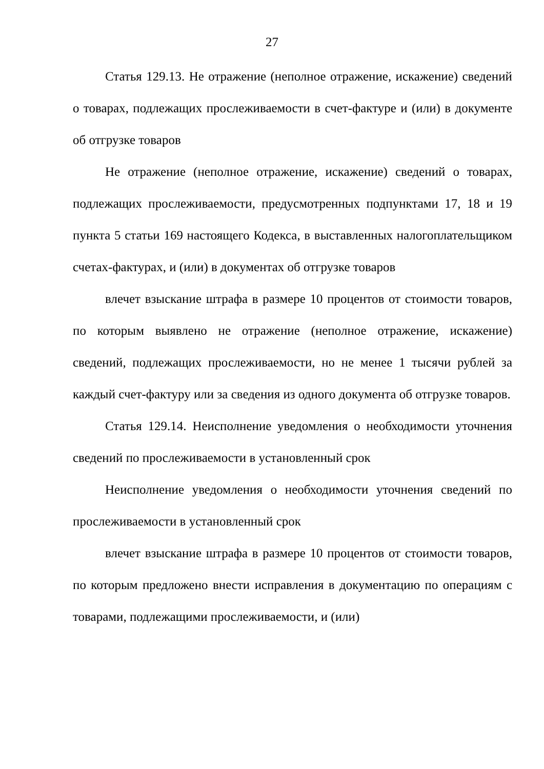27
Статья 129.13. Не отражение (неполное отражение, искажение) сведений о товарах, подлежащих прослеживаемости в счет-фактуре и (или) в документе об отгрузке товаров
Не отражение (неполное отражение, искажение) сведений о товарах, подлежащих прослеживаемости, предусмотренных подпунктами 17, 18 и 19 пункта 5 статьи 169 настоящего Кодекса, в выставленных налогоплательщиком счетах-фактурах, и (или) в документах об отгрузке товаров
влечет взыскание штрафа в размере 10 процентов от стоимости товаров, по которым выявлено не отражение (неполное отражение, искажение) сведений, подлежащих прослеживаемости, но не менее 1 тысячи рублей за каждый счет-фактуру или за сведения из одного документа об отгрузке товаров.
Статья 129.14. Неисполнение уведомления о необходимости уточнения сведений по прослеживаемости в установленный срок
Неисполнение уведомления о необходимости уточнения сведений по прослеживаемости в установленный срок
влечет взыскание штрафа в размере 10 процентов от стоимости товаров, по которым предложено внести исправления в документацию по операциям с товарами, подлежащими прослеживаемости, и (или)